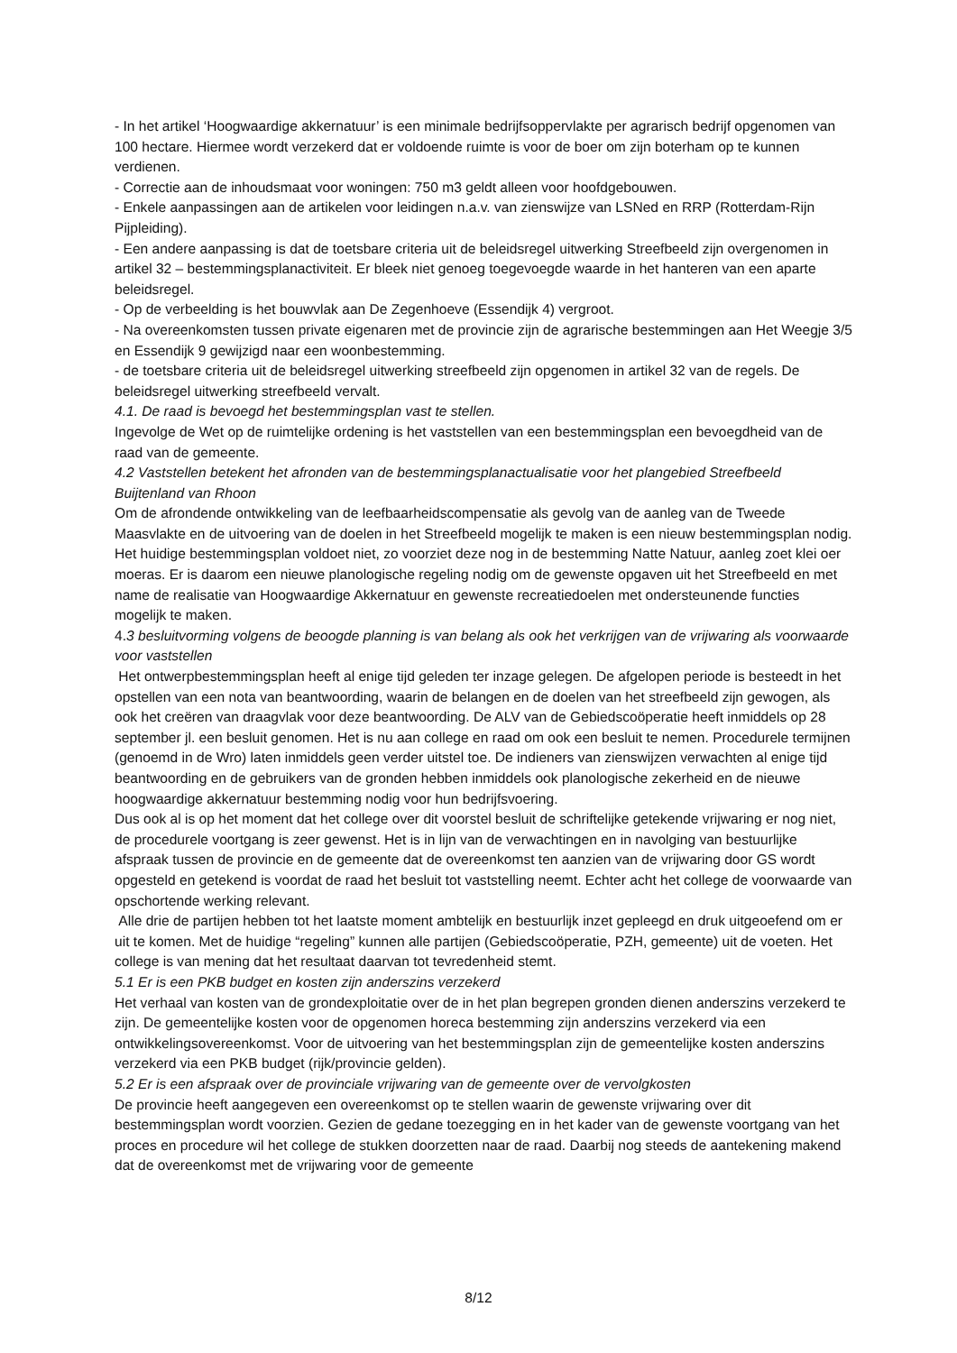- In het artikel ‘Hoogwaardige akkernatuur’ is een minimale bedrijfsoppervlakte per agrarisch bedrijf opgenomen van 100 hectare. Hiermee wordt verzekerd dat er voldoende ruimte is voor de boer om zijn boterham op te kunnen verdienen.
- Correctie aan de inhoudsmaat voor woningen: 750 m3 geldt alleen voor hoofdgebouwen.
- Enkele aanpassingen aan de artikelen voor leidingen n.a.v. van zienswijze van LSNed en RRP (Rotterdam-Rijn Pijpleiding).
- Een andere aanpassing is dat de toetsbare criteria uit de beleidsregel uitwerking Streefbeeld zijn overgenomen in artikel 32 – bestemmingsplanactiviteit. Er bleek niet genoeg toegevoegde waarde in het hanteren van een aparte beleidsregel.
- Op de verbeelding is het bouwvlak aan De Zegenhoeve (Essendijk 4) vergroot.
- Na overeenkomsten tussen private eigenaren met de provincie zijn de agrarische bestemmingen aan Het Weegje 3/5 en Essendijk 9 gewijzigd naar een woonbestemming.
- de toetsbare criteria uit de beleidsregel uitwerking streefbeeld zijn opgenomen in artikel 32 van de regels. De beleidsregel uitwerking streefbeeld vervalt.
4.1. De raad is bevoegd het bestemmingsplan vast te stellen.
Ingevolge de Wet op de ruimtelijke ordening is het vaststellen van een bestemmingsplan een bevoegdheid van de raad van de gemeente.
4.2 Vaststellen betekent het afronden van de bestemmingsplanactualisatie voor het plangebied Streefbeeld Buijtenland van Rhoon
Om de afrondende ontwikkeling van de leefbaarheidscompensatie als gevolg van de aanleg van de Tweede Maasvlakte en de uitvoering van de doelen in het Streefbeeld mogelijk te maken is een nieuw bestemmingsplan nodig. Het huidige bestemmingsplan voldoet niet, zo voorziet deze nog in de bestemming Natte Natuur, aanleg zoet klei oer moeras. Er is daarom een nieuwe planologische regeling nodig om de gewenste opgaven uit het Streefbeeld en met name de realisatie van Hoogwaardige Akkernatuur en gewenste recreatiedoelen met ondersteunende functies mogelijk te maken.
4.3 besluitvorming volgens de beoogde planning is van belang als ook het verkrijgen van de vrijwaring als voorwaarde voor vaststellen
Het ontwerpbestemmingsplan heeft al enige tijd geleden ter inzage gelegen. De afgelopen periode is besteedt in het opstellen van een nota van beantwoording, waarin de belangen en de doelen van het streefbeeld zijn gewogen, als ook het creëren van draagvlak voor deze beantwoording. De ALV van de Gebiedscoöperatie heeft inmiddels op 28 september jl. een besluit genomen. Het is nu aan college en raad om ook een besluit te nemen. Procedurele termijnen (genoemd in de Wro) laten inmiddels geen verder uitstel toe. De indieners van zienswijzen verwachten al enige tijd beantwoording en de gebruikers van de gronden hebben inmiddels ook planologische zekerheid en de nieuwe hoogwaardige akkernatuur bestemming nodig voor hun bedrijfsvoering.
Dus ook al is op het moment dat het college over dit voorstel besluit de schriftelijke getekende vrijwaring er nog niet, de procedurele voortgang is zeer gewenst. Het is in lijn van de verwachtingen en in navolging van bestuurlijke afspraak tussen de provincie en de gemeente dat de overeenkomst ten aanzien van de vrijwaring door GS wordt opgesteld en getekend is voordat de raad het besluit tot vaststelling neemt. Echter acht het college de voorwaarde van opschortende werking relevant.
Alle drie de partijen hebben tot het laatste moment ambtelijk en bestuurlijk inzet gepleegd en druk uitgeoefend om er uit te komen. Met de huidige “regeling” kunnen alle partijen (Gebiedscoöperatie, PZH, gemeente) uit de voeten. Het college is van mening dat het resultaat daarvan tot tevredenheid stemt.
5.1 Er is een PKB budget en kosten zijn anderszins verzekerd
Het verhaal van kosten van de grondexploitatie over de in het plan begrepen gronden dienen anderszins verzekerd te zijn. De gemeentelijke kosten voor de opgenomen horeca bestemming zijn anderszins verzekerd via een ontwikkelingsovereenkomst. Voor de uitvoering van het bestemmingsplan zijn de gemeentelijke kosten anderszins verzekerd via een PKB budget (rijk/provincie gelden).
5.2 Er is een afspraak over de provinciale vrijwaring van de gemeente over de vervolgkosten
De provincie heeft aangegeven een overeenkomst op te stellen waarin de gewenste vrijwaring over dit bestemmingsplan wordt voorzien. Gezien de gedane toezegging en in het kader van de gewenste voortgang van het proces en procedure wil het college de stukken doorzetten naar de raad. Daarbij nog steeds de aantekening makend dat de overeenkomst met de vrijwaring voor de gemeente
8/12